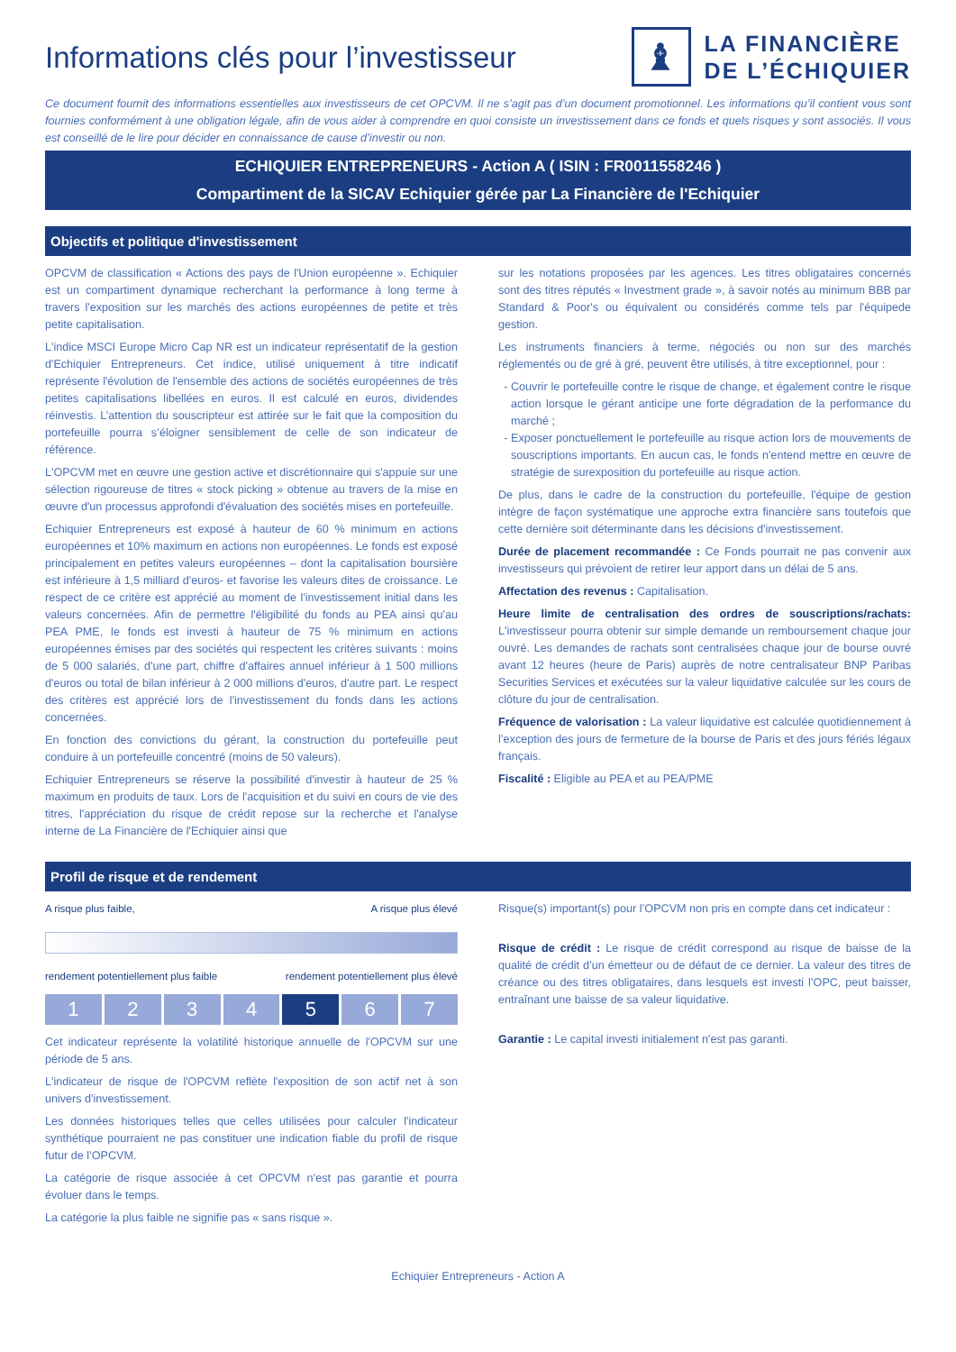Informations clés pour l’investisseur
♝
LA FINANCIÈRE
DE L’ÉCHIQUIER
Ce document fournit des informations essentielles aux investisseurs de cet OPCVM. Il ne s’agit pas d’un document promotionnel. Les informations qu’il contient vous sont fournies conformément à une obligation légale, afin de vous aider à comprendre en quoi consiste un investissement dans ce fonds et quels risques y sont associés. Il vous est conseillé de le lire pour décider en connaissance de cause d’investir ou non.
ECHIQUIER ENTREPRENEURS - Action A ( ISIN : FR0011558246 )
Compartiment de la SICAV Echiquier gérée par La Financière de l'Echiquier
Objectifs et politique d'investissement
OPCVM de classification « Actions des pays de l'Union européenne ». Echiquier est un compartiment dynamique recherchant la performance à long terme à travers l'exposition sur les marchés des actions européennes de petite et très petite capitalisation.
L'indice MSCI Europe Micro Cap NR est un indicateur représentatif de la gestion d'Echiquier Entrepreneurs. Cet indice, utilisé uniquement à titre indicatif représente l'évolution de l'ensemble des actions de sociétés européennes de très petites capitalisations libellées en euros. Il est calculé en euros, dividendes réinvestis. L’attention du souscripteur est attirée sur le fait que la composition du portefeuille pourra s’éloigner sensiblement de celle de son indicateur de référence.
L'OPCVM met en œuvre une gestion active et discrétionnaire qui s'appuie sur une sélection rigoureuse de titres « stock picking » obtenue au travers de la mise en œuvre d'un processus approfondi d'évaluation des sociétés mises en portefeuille.
Echiquier Entrepreneurs est exposé à hauteur de 60 % minimum en actions européennes et 10% maximum en actions non européennes. Le fonds est exposé principalement en petites valeurs européennes – dont la capitalisation boursière est inférieure à 1,5 milliard d'euros- et favorise les valeurs dites de croissance. Le respect de ce critère est apprécié au moment de l'investissement initial dans les valeurs concernées. Afin de permettre l'éligibilité du fonds au PEA ainsi qu'au PEA PME, le fonds est investi à hauteur de 75 % minimum en actions européennes émises par des sociétés qui respectent les critères suivants : moins de 5 000 salariés, d'une part, chiffre d'affaires annuel inférieur à 1 500 millions d'euros ou total de bilan inférieur à 2 000 millions d'euros, d'autre part. Le respect des critères est apprécié lors de l'investissement du fonds dans les actions concernées.
En fonction des convictions du gérant, la construction du portefeuille peut conduire à un portefeuille concentré (moins de 50 valeurs).
Echiquier Entrepreneurs se réserve la possibilité d'investir à hauteur de 25 % maximum en produits de taux. Lors de l'acquisition et du suivi en cours de vie des titres, l'appréciation du risque de crédit repose sur la recherche et l'analyse interne de La Financière de l'Echiquier ainsi que
sur les notations proposées par les agences. Les titres obligataires concernés sont des titres réputés « Investment grade », à savoir notés au minimum BBB par Standard & Poor's ou équivalent ou considérés comme tels par l'équipede gestion.
Les instruments financiers à terme, négociés ou non sur des marchés réglementés ou de gré à gré, peuvent être utilisés, à titre exceptionnel, pour :
Couvrir le portefeuille contre le risque de change, et également contre le risque action lorsque le gérant anticipe une forte dégradation de la performance du marché ;
Exposer ponctuellement le portefeuille au risque action lors de mouvements de souscriptions importants. En aucun cas, le fonds n'entend mettre en œuvre de stratégie de surexposition du portefeuille au risque action.
De plus, dans le cadre de la construction du portefeuille, l'équipe de gestion intègre de façon systématique une approche extra financière sans toutefois que cette dernière soit déterminante dans les décisions d'investissement.
Durée de placement recommandée : Ce Fonds pourrait ne pas convenir aux investisseurs qui prévoient de retirer leur apport dans un délai de 5 ans.
Affectation des revenus : Capitalisation.
Heure limite de centralisation des ordres de souscriptions/rachats: L'investisseur pourra obtenir sur simple demande un remboursement chaque jour ouvré. Les demandes de rachats sont centralisées chaque jour de bourse ouvré avant 12 heures (heure de Paris) auprès de notre centralisateur BNP Paribas Securities Services et exécutées sur la valeur liquidative calculée sur les cours de clôture du jour de centralisation.
Fréquence de valorisation : La valeur liquidative est calculée quotidiennement à l’exception des jours de fermeture de la bourse de Paris et des jours fériés légaux français.
Fiscalité : Eligible au PEA et au PEA/PME
Profil de risque et de rendement
A risque plus faible, A risque plus élevé
rendement potentiellement plus faible rendement potentiellement plus élevé
1 2 3 4 5 6 7
Cet indicateur représente la volatilité historique annuelle de l'OPCVM sur une période de 5 ans.
L'indicateur de risque de l'OPCVM reflète l'exposition de son actif net à son univers d'investissement.
Les données historiques telles que celles utilisées pour calculer l'indicateur synthétique pourraient ne pas constituer une indication fiable du profil de risque futur de l’OPCVM.
La catégorie de risque associée à cet OPCVM n’est pas garantie et pourra évoluer dans le temps.
La catégorie la plus faible ne signifie pas « sans risque ».
Risque(s) important(s) pour l’OPCVM non pris en compte dans cet indicateur :
Risque de crédit : Le risque de crédit correspond au risque de baisse de la qualité de crédit d’un émetteur ou de défaut de ce dernier. La valeur des titres de créance ou des titres obligataires, dans lesquels est investi l’OPC, peut baisser, entraînant une baisse de sa valeur liquidative.
Garantie : Le capital investi initialement n'est pas garanti.
Echiquier Entrepreneurs - Action A